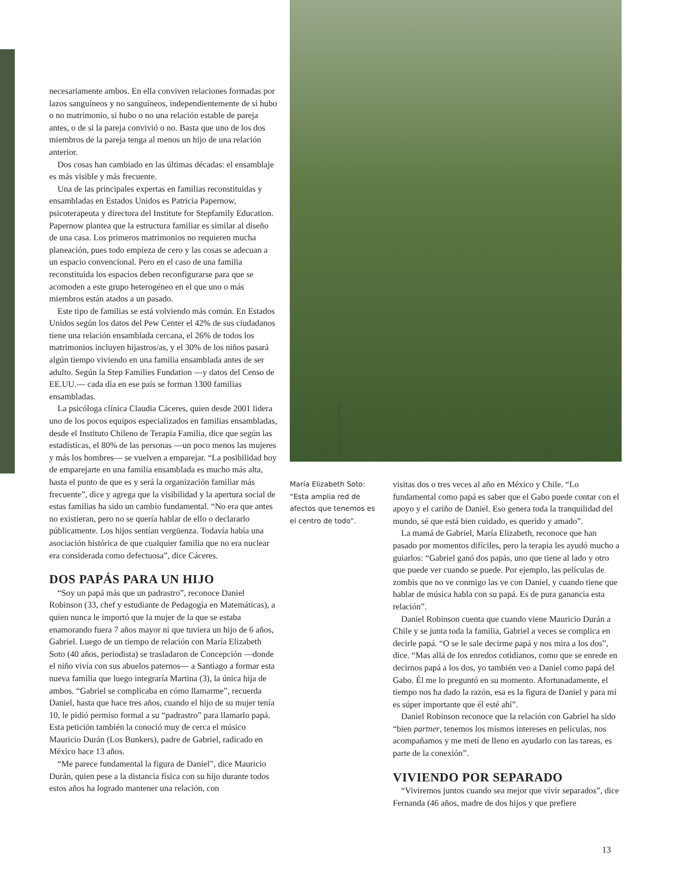necesariamente ambos. En ella conviven relaciones formadas por lazos sanguíneos y no sanguíneos, independientemente de si hubo o no matrimonio, si hubo o no una relación estable de pareja antes, o de si la pareja convivió o no. Basta que uno de los dos miembros de la pareja tenga al menos un hijo de una relación anterior.
Dos cosas han cambiado en las últimas décadas: el ensamblaje es más visible y más frecuente.
Una de las principales expertas en familias reconstituidas y ensambladas en Estados Unidos es Patricia Papernow, psicoterapeuta y directora del Institute for Stepfamily Education. Papernow plantea que la estructura familiar es similar al diseño de una casa. Los primeros matrimonios no requieren mucha planeación, pues todo empieza de cero y las cosas se adecuan a un espacio convencional. Pero en el caso de una familia reconstituida los espacios deben reconfigurarse para que se acomoden a este grupo heterogéneo en el que uno o más miembros están atados a un pasado.
Este tipo de familias se está volviendo más común. En Estados Unidos según los datos del Pew Center el 42% de sus ciudadanos tiene una relación ensamblada cercana, el 26% de todos los matrimonios incluyen hijastros/as, y el 30% de los niños pasará algún tiempo viviendo en una familia ensamblada antes de ser adulto. Según la Step Families Fundation —y datos del Censo de EE.UU.— cada día en ese país se forman 1300 familias ensambladas.
La psicóloga clínica Claudia Cáceres, quien desde 2001 lidera uno de los pocos equipos especializados en familias ensambladas, desde el Instituto Chileno de Terapia Familia, dice que según las estadísticas, el 80% de las personas —un poco menos las mujeres y más los hombres— se vuelven a emparejar. “La posibilidad hoy de emparejarte en una familia ensamblada es mucho más alta, hasta el punto de que es y será la organización familiar más frecuente”, dice y agrega que la visibilidad y la apertura social de estas familias ha sido un cambio fundamental. “No era que antes no existieran, pero no se quería hablar de ello o declararlo públicamente. Los hijos sentían vergüenza. Todavía había una asociación histórica de que cualquier familia que no era nuclear era considerada como defectuosa”, dice Cáceres.
DOS PAPÁS PARA UN HIJO
“Soy un papá más que un padrastro”, reconoce Daniel Robinson (33, chef y estudiante de Pedagogía en Matemáticas), a quien nunca le importó que la mujer de la que se estaba enamorando fuera 7 años mayor ni que tuviera un hijo de 6 años, Gabriel. Luego de un tiempo de relación con María Elizabeth Soto (40 años, periodista) se trasladaron de Concepción —donde el niño vivía con sus abuelos paternos— a Santiago a formar esta nueva familia que luego integraría Martina (3), la única hija de ambos. “Gabriel se complicaba en cómo llamarme”, recuerda Daniel, hasta que hace tres años, cuando el hijo de su mujer tenía 10, le pidió permiso formal a su “padrastro” para llamarlo papá. Esta petición también la conoció muy de cerca el músico Mauricio Durán (Los Bunkers), padre de Gabriel, radicado en México hace 13 años.
“Me parece fundamental la figura de Daniel”, dice Mauricio Durán, quien pese a la distancia física con su hijo durante todos estos años ha logrado mantener una relación, con
María Elizabeth Soto: “Esta amplia red de afectos que tenemos es el centro de todo”.
visitas dos o tres veces al año en México y Chile. “Lo fundamental como papá es saber que el Gabo puede contar con el apoyo y el cariño de Daniel. Eso genera toda la tranquilidad del mundo, sé que está bien cuidado, es querido y amado”.
La mamá de Gabriel, María Elizabeth, reconoce que han pasado por momentos difíciles, pero la terapia les ayudó mucho a guiarlos: “Gabriel ganó dos papás, uno que tiene al lado y otro que puede ver cuando se puede. Por ejemplo, las películas de zombis que no ve conmigo las ve con Daniel, y cuando tiene que hablar de música habla con su papá. Es de pura ganancia esta relación”.
Daniel Robinson cuenta que cuando viene Mauricio Durán a Chile y se junta toda la familia, Gabriel a veces se complica en decirle papá. “O se le sale decirme papá y nos mira a los dos”, dice. “Mas allá de los enredos cotidianos, como que se enrede en decirnos papá a los dos, yo también veo a Daniel como papá del Gabo. Él me lo preguntó en su momento. Afortunadamente, el tiempo nos ha dado la razón, esa es la figura de Daniel y para mí es súper importante que él esté ahí”.
Daniel Robinson reconoce que la relación con Gabriel ha sido “bien partner, tenemos los mismos intereses en películas, nos acompañamos y me metí de lleno en ayudarlo con las tareas, es parte de la conexión”.
VIVIENDO POR SEPARADO
“Viviremos juntos cuando sea mejor que vivir separados”, dice Fernanda (46 años, madre de dos hijos y que prefiere
SERGIO ALFONSO LÓPEZ
13